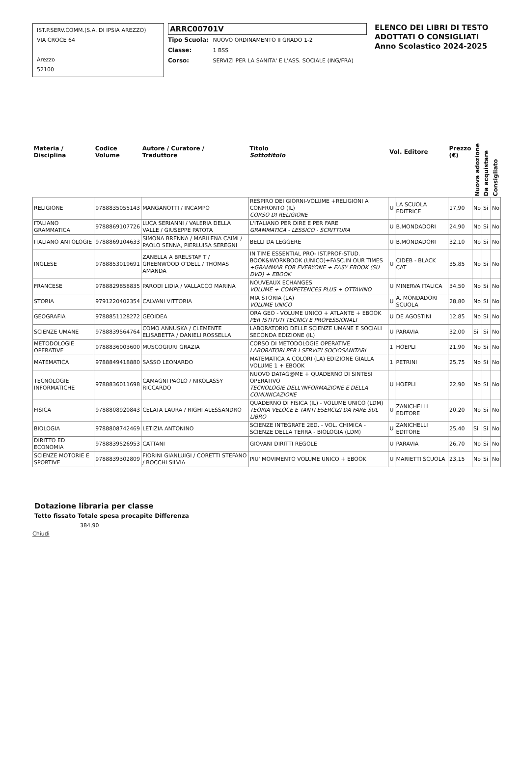IST.P.SERV.COMM.(S.A. DI IPSIA AREZZO)
VIA CROCE 64
Arezzo
52100
ARRC00701V
Tipo Scuola: NUOVO ORDINAMENTO II GRADO 1-2
Classe: 1 BSS
Corso: SERVIZI PER LA SANITA' E L'ASS. SOCIALE (ING/FRA)
ELENCO DEI LIBRI DI TESTO
ADOTTATI O CONSIGLIATI
Anno Scolastico 2024-2025
| Materia / Disciplina | Codice Volume | Autore / Curatore / Traduttore | Titolo Sottotitolo | Vol. Editore | | Prezzo (€) | Nuova adozione | Da acquistare | Consigliato |
| --- | --- | --- | --- | --- | --- | --- | --- | --- | --- |
| RELIGIONE | 9788835055143 | MANGANOTTI / INCAMPO | RESPIRO DEI GIORNI-VOLUME +RELIGIONI A CONFRONTO (IL) CORSO DI RELIGIONE | U | LA SCUOLA EDITRICE | 17,90 | No | Si | No |
| ITALIANO GRAMMATICA | 9788869107726 | LUCA SERIANNI / VALERIA DELLA VALLE / GIUSEPPE PATOTA | L'ITALIANO PER DIRE E PER FARE GRAMMATICA - LESSICO - SCRITTURA | U | B.MONDADORI | 24,90 | No | Si | No |
| ITALIANO ANTOLOGIE | 9788869104633 | SIMONA BRENNA / MARILENA CAIMI / PAOLO SENNA, PIERLUISA SEREGNI | BELLI DA LEGGERE | U | B.MONDADORI | 32,10 | No | Si | No |
| INGLESE | 9788853019691 | ZANELLA A BRELSTAF T / GREENWOOD O'DELL / THOMAS AMANDA | IN TIME ESSENTIAL PRO- IST.PROF-STUD. BOOK&WORKBOOK (UNICO)+FASC.IN OUR TIMES +GRAMMAR FOR EVERYONE + EASY EBOOK (SU DVD) + EBOOK | U | CIDEB - BLACK CAT | 35,85 | No | Si | No |
| FRANCESE | 9788829858835 | PARODI LIDIA / VALLACCO MARINA | NOUVEAUX ECHANGES VOLUME + COMPETENCES PLUS + OTTAVINO | U | MINERVA ITALICA | 34,50 | No | Si | No |
| STORIA | 9791220402354 | CALVANI VITTORIA | MIA STORIA (LA) VOLUME UNICO | U | A. MONDADORI SCUOLA | 28,80 | No | Si | No |
| GEOGRAFIA | 9788851128272 | GEOIDEA | ORA GEO - VOLUME UNICO + ATLANTE + EBOOK PER ISTITUTI TECNICI E PROFESSIONALI | U | DE AGOSTINI | 12,85 | No | Si | No |
| SCIENZE UMANE | 9788839564764 | COMO ANNUSKA / CLEMENTE ELISABETTA / DANIELI ROSSELLA | LABORATORIO DELLE SCIENZE UMANE E SOCIALI SECONDA EDIZIONE (IL) | U | PARAVIA | 32,00 | Si | Si | No |
| METODOLOGIE OPERATIVE | 9788836003600 | MUSCOGIURI GRAZIA | CORSO DI METODOLOGIE OPERATIVE LABORATORI PER I SERVIZI SOCIOSANITARI | 1 | HOEPLI | 21,90 | No | Si | No |
| MATEMATICA | 9788849418880 | SASSO LEONARDO | MATEMATICA A COLORI (LA) EDIZIONE GIALLA VOLUME 1 + EBOOK | 1 | PETRINI | 25,75 | No | Si | No |
| TECNOLOGIE INFORMATICHE | 9788836011698 | CAMAGNI PAOLO / NIKOLASSY RICCARDO | NUOVO DATAG@ME + QUADERNO DI SINTESI OPERATIVO TECNOLOGIE DELL'INFORMAZIONE E DELLA COMUNICAZIONE | U | HOEPLI | 22,90 | No | Si | No |
| FISICA | 9788808920843 | CELATA LAURA / RIGHI ALESSANDRO | QUADERNO DI FISICA (IL) - VOLUME UNICO (LDM) TEORIA VELOCE E TANTI ESERCIZI DA FARE SUL LIBRO | U | ZANICHELLI EDITORE | 20,20 | No | Si | No |
| BIOLOGIA | 9788808742469 | LETIZIA ANTONINO | SCIENZE INTEGRATE 2ED. - VOL. CHIMICA - SCIENZE DELLA TERRA - BIOLOGIA (LDM) | U | ZANICHELLI EDITORE | 25,40 | Si | Si | No |
| DIRITTO ED ECONOMIA | 9788839526953 | CATTANI | GIOVANI DIRITTI REGOLE | U | PARAVIA | 26,70 | No | Si | No |
| SCIENZE MOTORIE E SPORTIVE | 9788839302809 | FIORINI GIANLUIGI / CORETTI STEFANO / BOCCHI SILVIA | PIU' MOVIMENTO VOLUME UNICO + EBOOK | U | MARIETTI SCUOLA | 23,15 | No | Si | No |
Dotazione libraria per classe
Tetto fissato Totale spesa procapite Differenza
384,90
Chiudi